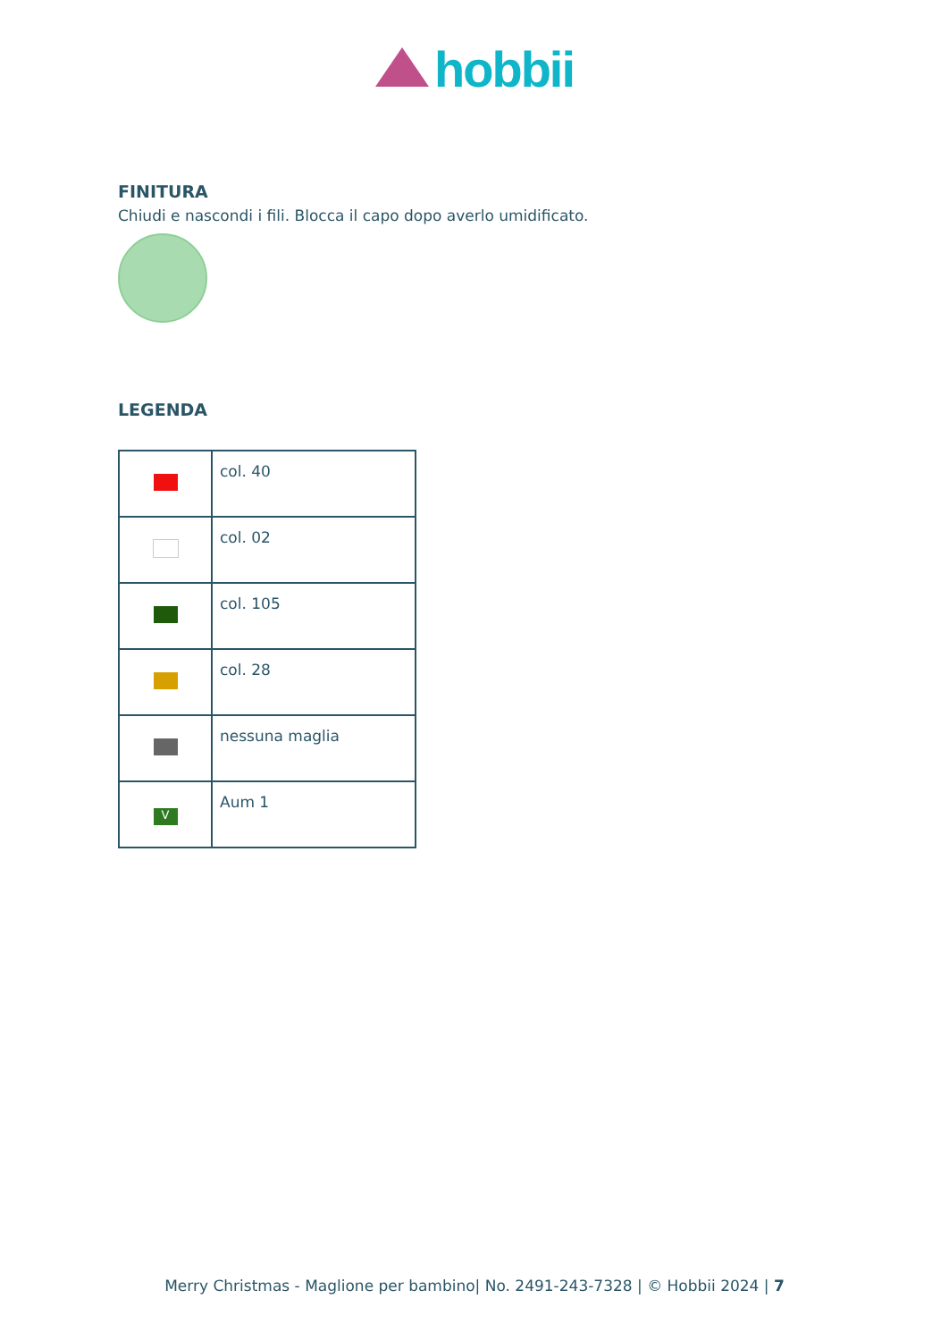hobbii
FINITURA
Chiudi e nascondi i fili. Blocca il capo dopo averlo umidificato.
LEGENDA
| | col. 40 |
| | col. 02 |
| | col. 105 |
| | col. 28 |
| | nessuna maglia |
| V | Aum 1 |
Merry Christmas - Maglione per bambino| No. 2491-243-7328 | © Hobbii 2024 | 7